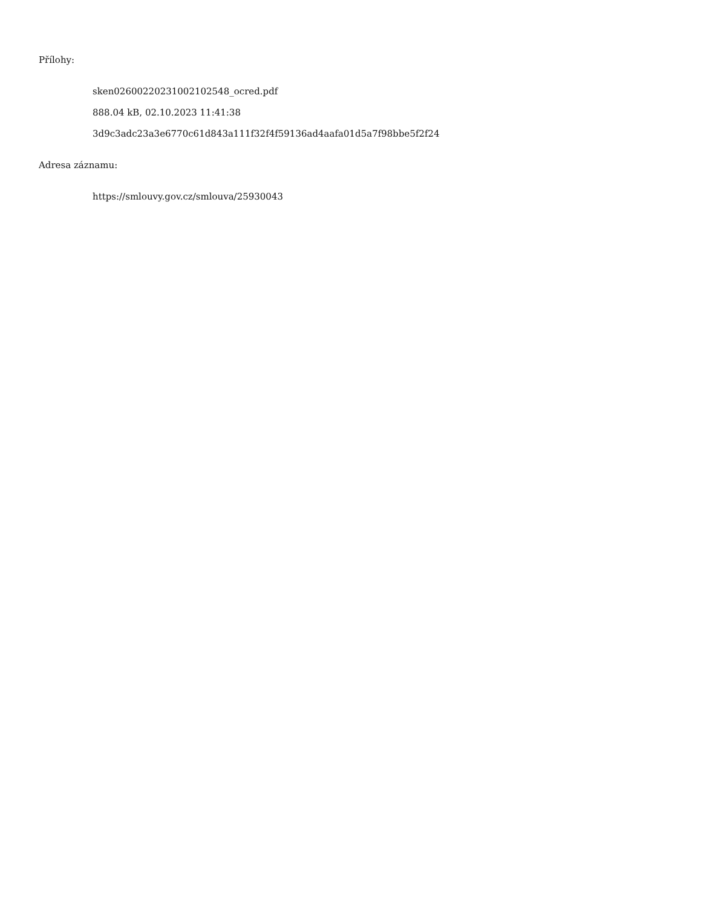Přílohy:
sken02600220231002102548_ocred.pdf
888.04 kB, 02.10.2023 11:41:38
3d9c3adc23a3e6770c61d843a111f32f4f59136ad4aafa01d5a7f98bbe5f2f24
Adresa záznamu:
https://smlouvy.gov.cz/smlouva/25930043